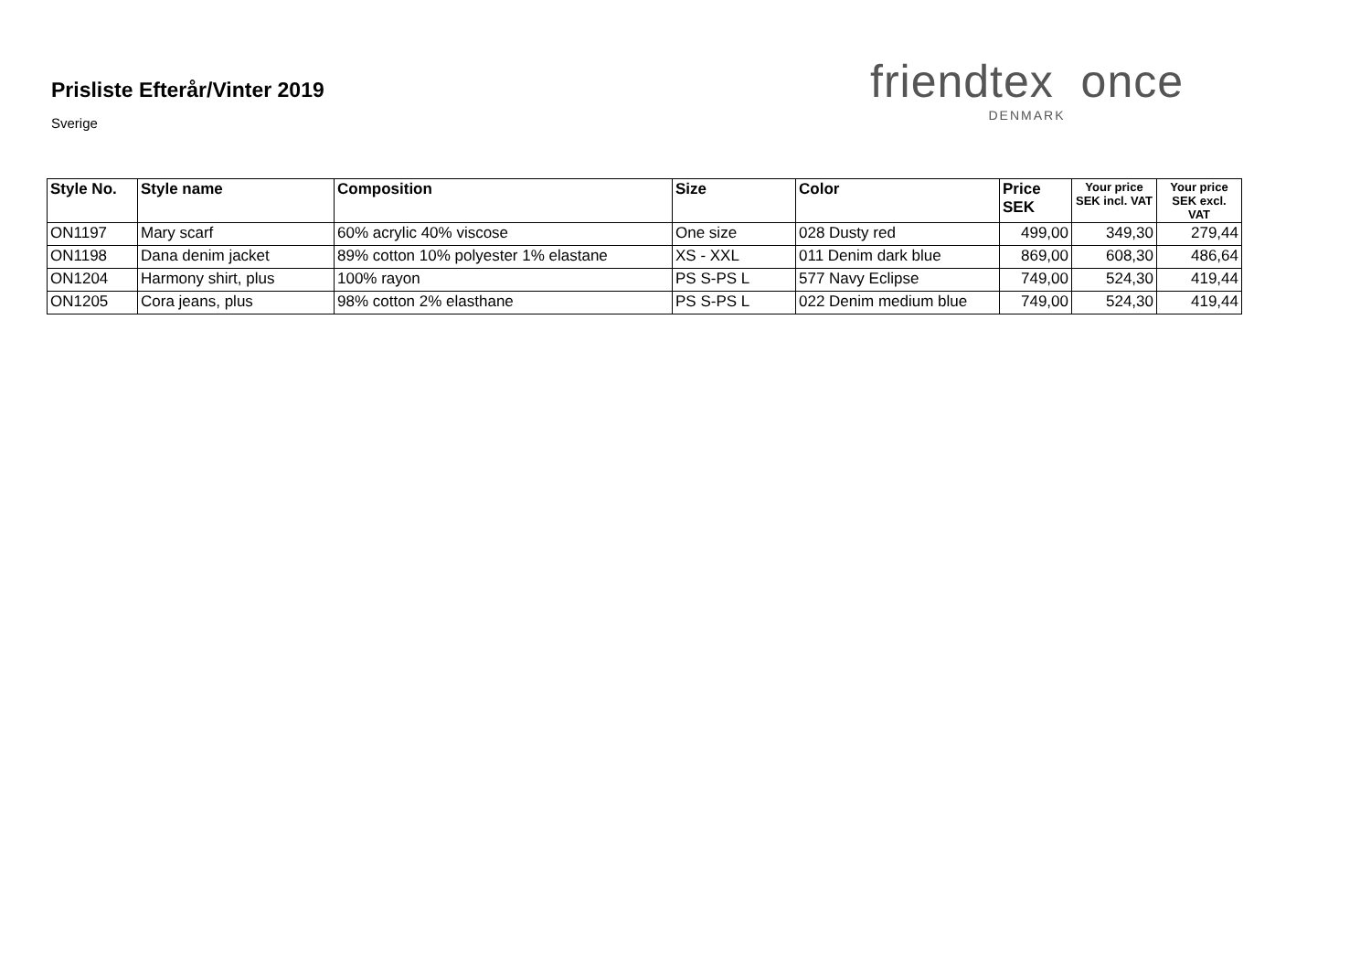Prisliste Efterår/Vinter 2019
Sverige
friendtex once
DENMARK
| Style No. | Style name | Composition | Size | Color | Price SEK | Your price SEK incl. VAT | Your price SEK excl. VAT |
| --- | --- | --- | --- | --- | --- | --- | --- |
| ON1197 | Mary scarf | 60% acrylic 40% viscose | One size | 028 Dusty red | 499,00 | 349,30 | 279,44 |
| ON1198 | Dana denim jacket | 89% cotton 10% polyester 1% elastane | XS - XXL | 011 Denim dark blue | 869,00 | 608,30 | 486,64 |
| ON1204 | Harmony shirt, plus | 100% rayon | PS S-PS L | 577 Navy Eclipse | 749,00 | 524,30 | 419,44 |
| ON1205 | Cora jeans, plus | 98% cotton 2% elasthane | PS S-PS L | 022 Denim medium blue | 749,00 | 524,30 | 419,44 |